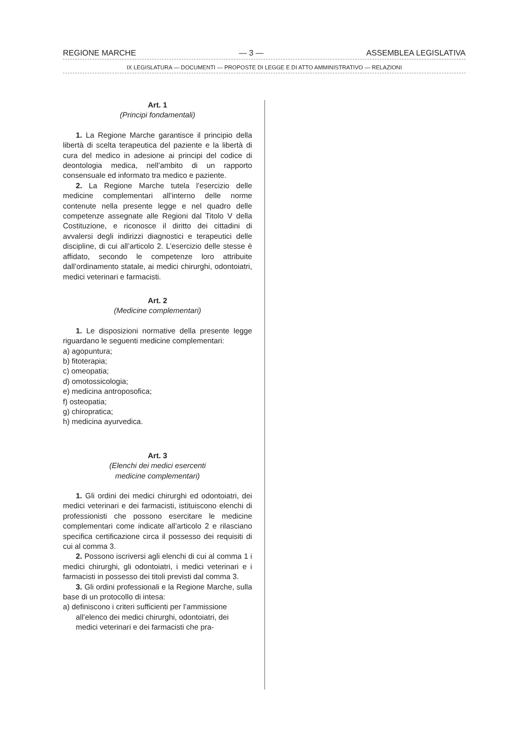REGIONE MARCHE — 3 — ASSEMBLEA LEGISLATIVA
IX LEGISLATURA — DOCUMENTI — PROPOSTE DI LEGGE E DI ATTO AMMINISTRATIVO — RELAZIONI
Art. 1
(Principi fondamentali)
1. La Regione Marche garantisce il principio della libertà di scelta terapeutica del paziente e la libertà di cura del medico in adesione ai principi del codice di deontologia medica, nell’ambito di un rapporto consensuale ed informato tra medico e paziente.
2. La Regione Marche tutela l’esercizio delle medicine complementari all’interno delle norme contenute nella presente legge e nel quadro delle competenze assegnate alle Regioni dal Titolo V della Costituzione, e riconosce il diritto dei cittadini di avvalersi degli indirizzi diagnostici e terapeutici delle discipline, di cui all’articolo 2. L’esercizio delle stesse è affidato, secondo le competenze loro attribuite dall’ordinamento statale, ai medici chirurghi, odontoiatri, medici veterinari e farmacisti.
Art. 2
(Medicine complementari)
1. Le disposizioni normative della presente legge riguardano le seguenti medicine complementari:
a) agopuntura;
b) fitoterapia;
c) omeopatia;
d) omotossicologia;
e) medicina antroposofica;
f) osteopatia;
g) chiropratica;
h) medicina ayurvedica.
Art. 3
(Elenchi dei medici esercenti
medicine complementari)
1. Gli ordini dei medici chirurghi ed odontoiatri, dei medici veterinari e dei farmacisti, istituiscono elenchi di professionisti che possono esercitare le medicine complementari come indicate all’articolo 2 e rilasciano specifica certificazione circa il possesso dei requisiti di cui al comma 3.
2. Possono iscriversi agli elenchi di cui al comma 1 i medici chirurghi, gli odontoiatri, i medici veterinari e i farmacisti in possesso dei titoli previsti dal comma 3.
3. Gli ordini professionali e la Regione Marche, sulla base di un protocollo di intesa:
a) definiscono i criteri sufficienti per l’ammissione all’elenco dei medici chirurghi, odontoiatri, dei medici veterinari e dei farmacisti che pra-